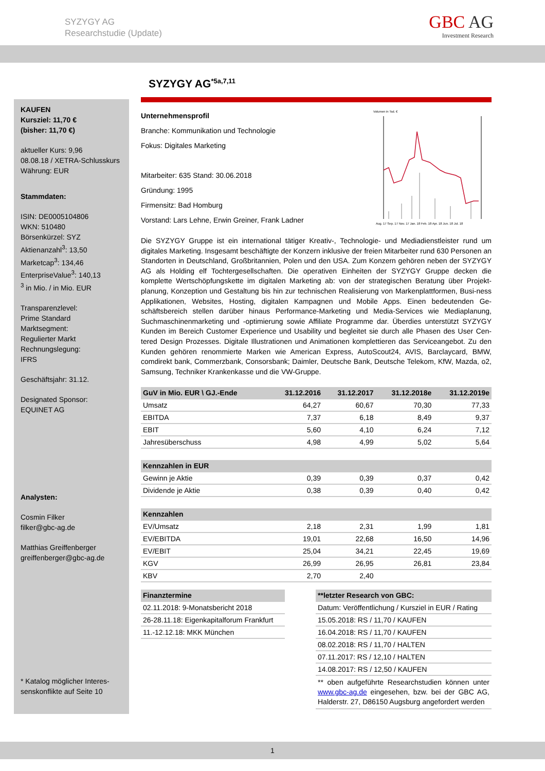SYZYGY AG
Researchstudie (Update)
GBC AG
Investment Research
KAUFEN
Kursziel: 11,70 €
(bisher: 11,70 €)
aktueller Kurs: 9,96
08.08.18 / XETRA-Schlusskurs
Währung: EUR
Stammdaten:
ISIN: DE0005104806
WKN: 510480
Börsenkürzel: SYZ
Aktienanzahl<sup>3</sup>: 13,50
Marketcap<sup>3</sup>: 134,46
EnterpriseValue<sup>3</sup>: 140,13
<sup>3</sup> in Mio. / in Mio. EUR
Transparenzlevel:
Prime Standard
Marktsegment:
Regulierter Markt
Rechnungslegung:
IFRS
Geschäftsjahr: 31.12.
Designated Sponsor:
EQUINET AG
Analysten:
Cosmin Filker
filker@gbc-ag.de
Matthias Greiffenberger
greiffenberger@gbc-ag.de
* Katalog möglicher Interes-
senskonflikte auf Seite 10
SYZYGY AG<sup>*5a,7,11</sup>
Unternehmensprofil
Branche: Kommunikation und Technologie
Fokus: Digitales Marketing
Mitarbeiter: 635 Stand: 30.06.2018
Gründung: 1995
Firmensitz: Bad Homburg
Vorstand: Lars Lehne, Erwin Greiner, Frank Ladner
Volumen in Tsd. €
Aug. 17 Sep. 17 Nov. 17 Jan. 18 Feb. 18 Apr. 18 Jun. 18 Jul. 18
Die SYZYGY Gruppe ist ein international tätiger Kreativ-, Technologie- und Mediadienstleister rund um digitales Marketing. Insgesamt beschäftigte der Konzern inklusive der freien Mitarbeiter rund 630 Personen an Standorten in Deutschland, Großbritannien, Polen und den USA. Zum Konzern gehören neben der SYZYGY AG als Holding elf Tochtergesellschaften. Die operativen Einheiten der SYZYGY Gruppe decken die komplette Wertschöpfungskette im digitalen Marketing ab: von der strategischen Beratung über Projekt-planung, Konzeption und Gestaltung bis hin zur technischen Realisierung von Markenplattformen, Busi-ness Applikationen, Websites, Hosting, digitalen Kampagnen und Mobile Apps. Einen bedeutenden Ge-schäftsbereich stellen darüber hinaus Performance-Marketing und Media-Services wie Mediaplanung, Suchmaschinenmarketing und -optimierung sowie Affiliate Programme dar. Überdies unterstützt SYZYGY Kunden im Bereich Customer Experience und Usability und begleitet sie durch alle Phasen des User Cen-tered Design Prozesses. Digitale Illustrationen und Animationen komplettieren das Serviceangebot. Zu den Kunden gehören renommierte Marken wie American Express, AutoScout24, AVIS, Barclaycard, BMW, comdirekt bank, Commerzbank, Consorsbank; Daimler, Deutsche Bank, Deutsche Telekom, KfW, Mazda, o2, Samsung, Techniker Krankenkasse und die VW-Gruppe.
| GuV in Mio. EUR \ GJ.-Ende | 31.12.2016 | 31.12.2017 | 31.12.2018e | 31.12.2019e |
| --- | --- | --- | --- | --- |
| Umsatz | 64,27 | 60,67 | 70,30 | 77,33 |
| EBITDA | 7,37 | 6,18 | 8,49 | 9,37 |
| EBIT | 5,60 | 4,10 | 6,24 | 7,12 |
| Jahresüberschuss | 4,98 | 4,99 | 5,02 | 5,64 |
| Kennzahlen in EUR | | | | |
| Gewinn je Aktie | 0,39 | 0,39 | 0,37 | 0,42 |
| Dividende je Aktie | 0,38 | 0,39 | 0,40 | 0,42 |
| Kennzahlen | | | | |
| EV/Umsatz | 2,18 | 2,31 | 1,99 | 1,81 |
| EV/EBITDA | 19,01 | 22,68 | 16,50 | 14,96 |
| EV/EBIT | 25,04 | 34,21 | 22,45 | 19,69 |
| KGV | 26,99 | 26,95 | 26,81 | 23,84 |
| KBV | 2,70 | 2,40 | | |
| Finanztermine |
| --- |
| 02.11.2018: 9-Monatsbericht 2018 |
| 26-28.11.18: Eigenkapitalforum Frankfurt |
| 11.-12.12.18: MKK München |
| **letzter Research von GBC: |
| --- |
| Datum: Veröffentlichung / Kursziel in EUR / Rating |
| 15.05.2018: RS / 11,70 / KAUFEN |
| 16.04.2018: RS / 11,70 / KAUFEN |
| 08.02.2018: RS / 11,70 / HALTEN |
| 07.11.2017: RS / 12,10 / HALTEN |
| 14.08.2017: RS / 12,50 / KAUFEN |
| ** oben aufgeführte Researchstudien können unter www.gbc-ag.de eingesehen, bzw. bei der GBC AG, Halderstr. 27, D86150 Augsburg angefordert werden |
1